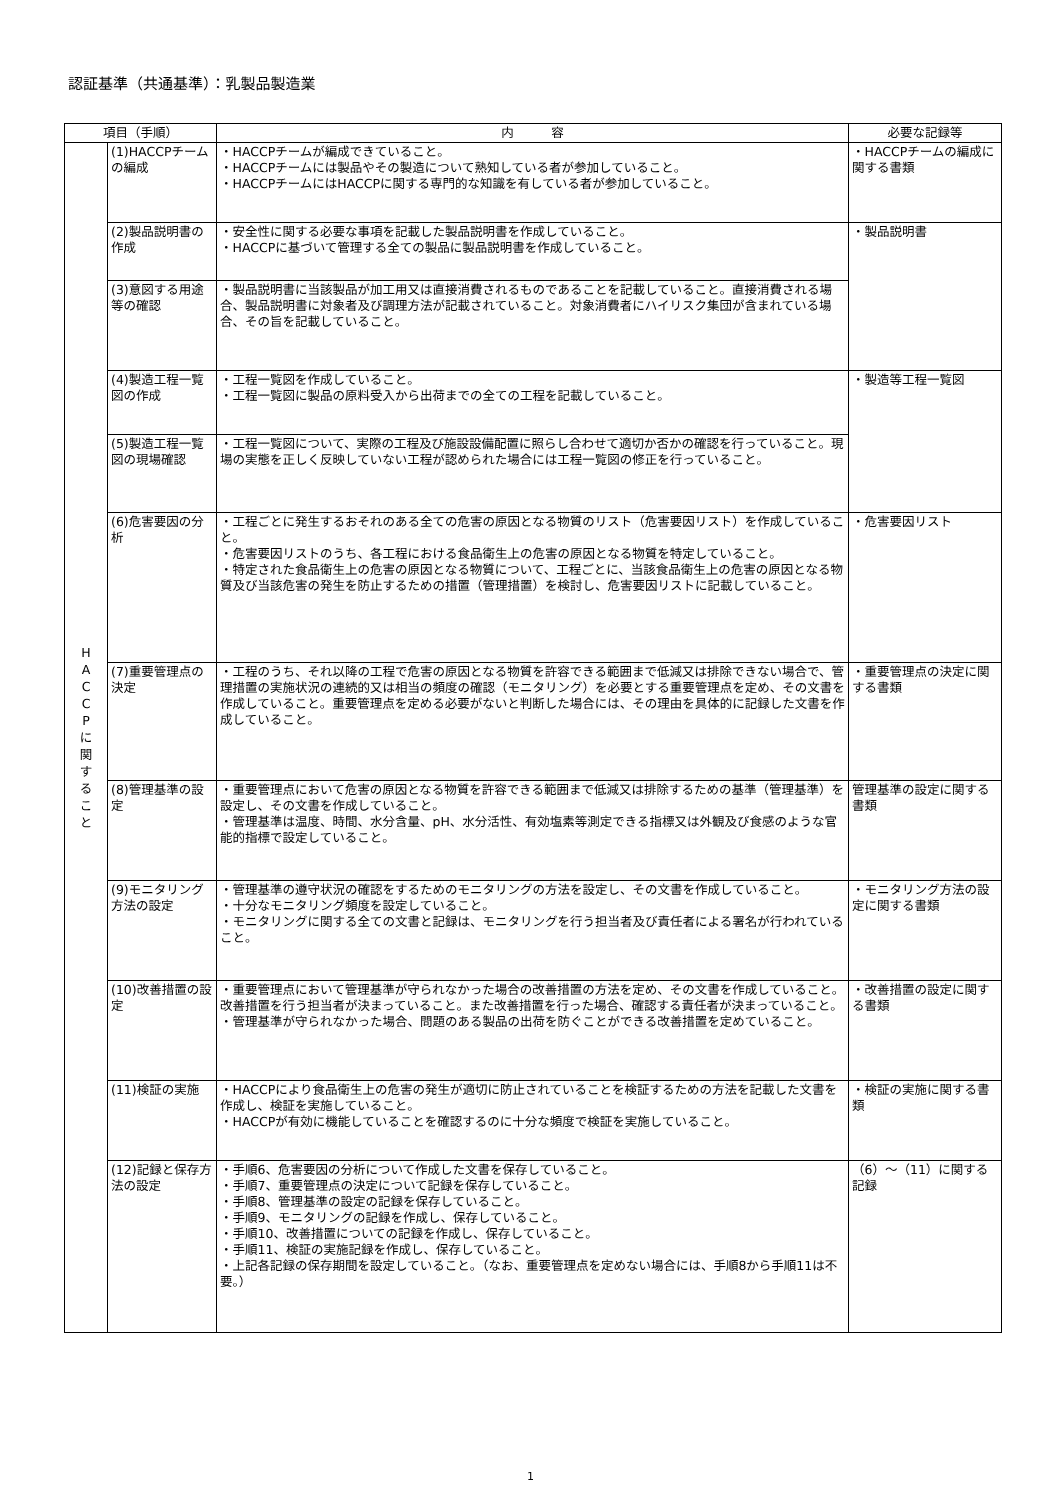認証基準（共通基準）：乳製品製造業
| 項目（手順） | | 内 容 | 必要な記録等 |
| --- | --- | --- | --- |
| H A C C P に 関 す る こ と | (1)HACCPチームの編成 | ・HACCPチームが編成できていること。 ・HACCPチームには製品やその製造について熟知している者が参加していること。 ・HACCPチームにはHACCPに関する専門的な知識を有している者が参加していること。 | ・HACCPチームの編成に関する書類 |
| | (2)製品説明書の作成 | ・安全性に関する必要な事項を記載した製品説明書を作成していること。 ・HACCPに基づいて管理する全ての製品に製品説明書を作成していること。 | ・製品説明書 |
| | (3)意図する用途等の確認 | ・製品説明書に当該製品が加工用又は直接消費されるものであることを記載していること。直接消費される場合、製品説明書に対象者及び調理方法が記載されていること。対象消費者にハイリスク集団が含まれている場合、その旨を記載していること。 | |
| | (4)製造工程一覧図の作成 | ・工程一覧図を作成していること。 ・工程一覧図に製品の原料受入から出荷までの全ての工程を記載していること。 | ・製造等工程一覧図 |
| | (5)製造工程一覧図の現場確認 | ・工程一覧図について、実際の工程及び施設設備配置に照らし合わせて適切か否かの確認を行っていること。現場の実態を正しく反映していない工程が認められた場合には工程一覧図の修正を行っていること。 | |
| | (6)危害要因の分析 | ・工程ごとに発生するおそれのある全ての危害の原因となる物質のリスト（危害要因リスト）を作成していること。 ・危害要因リストのうち、各工程における食品衛生上の危害の原因となる物質を特定していること。 ・特定された食品衛生上の危害の原因となる物質について、工程ごとに、当該食品衛生上の危害の原因となる物質及び当該危害の発生を防止するための措置（管理措置）を検討し、危害要因リストに記載していること。 | ・危害要因リスト |
| | (7)重要管理点の決定 | ・工程のうち、それ以降の工程で危害の原因となる物質を許容できる範囲まで低減又は排除できない場合で、管理措置の実施状況の連続的又は相当の頻度の確認（モニタリング）を必要とする重要管理点を定め、その文書を作成していること。重要管理点を定める必要がないと判断した場合には、その理由を具体的に記録した文書を作成していること。 | ・重要管理点の決定に関する書類 |
| | (8)管理基準の設定 | ・重要管理点において危害の原因となる物質を許容できる範囲まで低減又は排除するための基準（管理基準）を設定し、その文書を作成していること。 ・管理基準は温度、時間、水分含量、pH、水分活性、有効塩素等測定できる指標又は外観及び食感のような官能的指標で設定していること。 | 管理基準の設定に関する書類 |
| | (9)モニタリング方法の設定 | ・管理基準の遵守状況の確認をするためのモニタリングの方法を設定し、その文書を作成していること。 ・十分なモニタリング頻度を設定していること。 ・モニタリングに関する全ての文書と記録は、モニタリングを行う担当者及び責任者による署名が行われていること。 | ・モニタリング方法の設定に関する書類 |
| | (10)改善措置の設定 | ・重要管理点において管理基準が守られなかった場合の改善措置の方法を定め、その文書を作成していること。改善措置を行う担当者が決まっていること。また改善措置を行った場合、確認する責任者が決まっていること。 ・管理基準が守られなかった場合、問題のある製品の出荷を防ぐことができる改善措置を定めていること。 | ・改善措置の設定に関する書類 |
| | (11)検証の実施 | ・HACCPにより食品衛生上の危害の発生が適切に防止されていることを検証するための方法を記載した文書を作成し、検証を実施していること。 ・HACCPが有効に機能していることを確認するのに十分な頻度で検証を実施していること。 | ・検証の実施に関する書類 |
| | (12)記録と保存方法の設定 | ・手順6、危害要因の分析について作成した文書を保存していること。 ・手順7、重要管理点の決定について記録を保存していること。 ・手順8、管理基準の設定の記録を保存していること。 ・手順9、モニタリングの記録を作成し、保存していること。 ・手順10、改善措置についての記録を作成し、保存していること。 ・手順11、検証の実施記録を作成し、保存していること。 ・上記各記録の保存期間を設定していること。（なお、重要管理点を定めない場合には、手順8から手順11は不要。） | （6）～（11）に関する記録 |
1